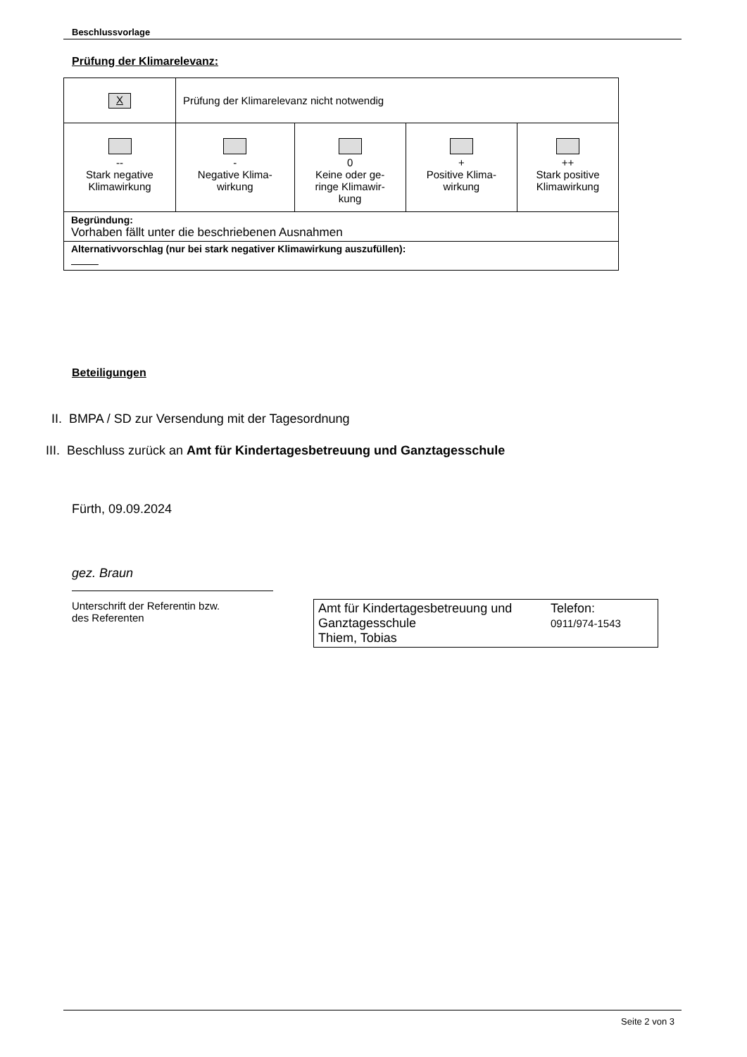Beschlussvorlage
Prüfung der Klimarelevanz:
| X | Prüfung der Klimarelevanz nicht notwendig | | | |
| -- Stark negative Klimawirkung | - Negative Klima- wirkung | 0 Keine oder ge- ringe Klimawir- kung | + Positive Klima- wirkung | ++ Stark positive Klimawirkung |
| Begründung: Vorhaben fällt unter die beschriebenen Ausnahmen | | | | |
| Alternativvorschlag (nur bei stark negativer Klimawirkung auszufüllen): | | | | |
Beteiligungen
II. BMPA / SD zur Versendung mit der Tagesordnung
III. Beschluss zurück an Amt für Kindertagesbetreuung und Ganztagesschule
Fürth, 09.09.2024
gez. Braun
Unterschrift der Referentin bzw.
des Referenten
Amt für Kindertagesbetreuung und Ganztagesschule
Thiem, Tobias
Telefon:
0911/974-1543
Seite 2 von 3